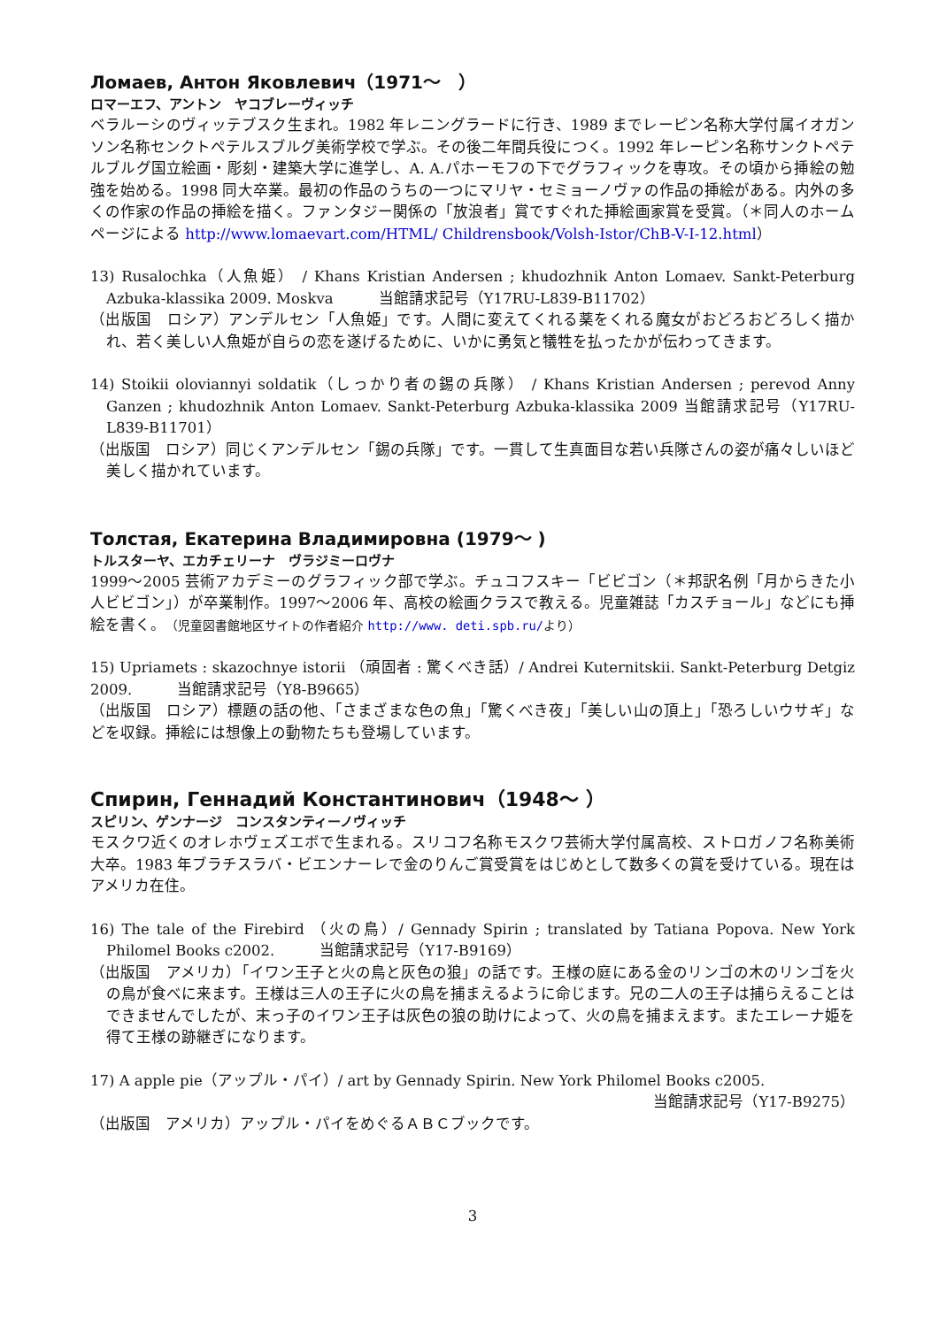Ломаев, Антон Яковлевич（1971～　）
ロマーエフ、アントン　ヤコブレーヴィッチ
ベラルーシのヴィッテブスク生まれ。1982 年レニングラードに行き、1989 までレーピン名称大学付属イオガンソン名称センクトペテルスブルグ美術学校で学ぶ。その後二年間兵役につく。1992 年レーピン名称サンクトペテルブルグ国立絵画・彫刻・建築大学に進学し、A. A.パホーモフの下でグラフィックを専攻。その頃から挿絵の勉強を始める。1998 同大卒業。最初の作品のうちの一つにマリヤ・セミョーノヴァの作品の挿絵がある。内外の多くの作家の作品の挿絵を描く。ファンタジー関係の「放浪者」賞ですぐれた挿絵画家賞を受賞。（＊同人のホームページによる http://www.lomaevart.com/HTML/ Childrensbook/Volsh-Istor/ChB-V-I-12.html）
13) Rusalochka（人魚姫） / Khans Kristian Andersen ; khudozhnik Anton Lomaev. Sankt-Peterburg Azbuka-klassika 2009. Moskva　　　当館請求記号（Y17RU-L839-B11702）
（出版国　ロシア）アンデルセン「人魚姫」です。人間に変えてくれる薬をくれる魔女がおどろおどろしく描かれ、若く美しい人魚姫が自らの恋を遂げるために、いかに勇気と犠牲を払ったかが伝わってきます。
14) Stoikii oloviannyi soldatik（しっかり者の錫の兵隊） / Khans Kristian Andersen ; perevod Anny Ganzen ; khudozhnik Anton Lomaev. Sankt-Peterburg Azbuka-klassika 2009 当館請求記号（Y17RU-L839-B11701）
（出版国　ロシア）同じくアンデルセン「錫の兵隊」です。一貫して生真面目な若い兵隊さんの姿が痛々しいほど美しく描かれています。
Толстая, Екатерина Владимировна (1979～ )
トルスターヤ、エカチェリーナ　ヴラジミーロヴナ
1999～2005 芸術アカデミーのグラフィック部で学ぶ。チュコフスキー「ビビゴン（＊邦訳名例「月からきた小人ビビゴン」）が卒業制作。1997～2006 年、高校の絵画クラスで教える。児童雑誌「カスチョール」などにも挿絵を書く。（児童図書館地区サイトの作者紹介 http://www. deti.spb.ru/より）
15) Upriamets : skazochnye istorii （頑固者 : 驚くべき話）/ Andrei Kuternitskii. Sankt-Peterburg Detgiz 2009.　　　当館請求記号（Y8-B9665）
（出版国　ロシア）標題の話の他、「さまざまな色の魚」「驚くべき夜」「美しい山の頂上」「恐ろしいウサギ」などを収録。挿絵には想像上の動物たちも登場しています。
Спирин, Геннадий Константинович（1948～ ）
スピリン、ゲンナージ　コンスタンティーノヴィッチ
モスクワ近くのオレホヴェズエボで生まれる。スリコフ名称モスクワ芸術大学付属高校、ストロガノフ名称美術大卒。1983 年ブラチスラバ・ビエンナーレで金のりんご賞受賞をはじめとして数多くの賞を受けている。現在はアメリカ在住。
16) The tale of the Firebird （火の鳥）/ Gennady Spirin ; translated by Tatiana Popova. New York Philomel Books c2002.　　　当館請求記号（Y17-B9169）
（出版国　アメリカ）「イワン王子と火の鳥と灰色の狼」の話です。王様の庭にある金のリンゴの木のリンゴを火の鳥が食べに来ます。王様は三人の王子に火の鳥を捕まえるように命じます。兄の二人の王子は捕らえることはできませんでしたが、末っ子のイワン王子は灰色の狼の助けによって、火の鳥を捕まえます。またエレーナ姫を得て王様の跡継ぎになります。
17) A apple pie（アップル・パイ）/ art by Gennady Spirin. New York Philomel Books c2005.
当館請求記号（Y17-B9275）
（出版国　アメリカ）アップル・パイをめぐるＡＢＣブックです。
3